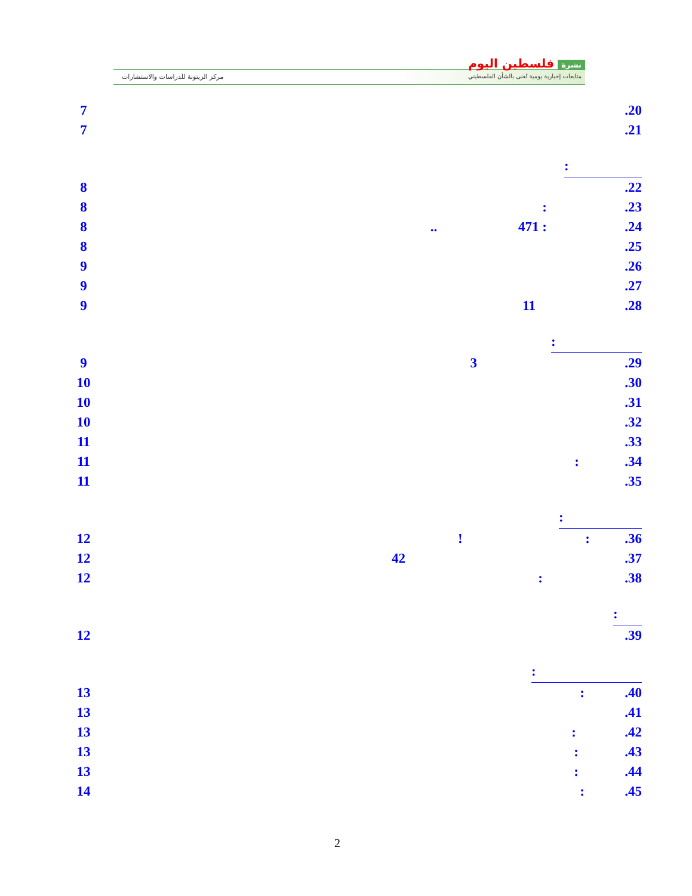نشرة فلسطين اليوم
متابعات إخبارية يومية تُعنى بالشأن الفلسطيني
مركز الزيتونة للدراسات والاستشارات
7 .20
7 .21
:
8 .22
8 : .23
8 .. 471 : .24
8 .25
9 .26
9 .27
9 11 .28
:
9 3 .29
10 .30
10 .31
10 .32
11 .33
11 : .34
11 .35
:
12 ! : .36
12 42 .37
12 : .38
:
12 .39
:
13 : .40
13 .41
13 : .42
13 : .43
13 : .44
14 : .45
2